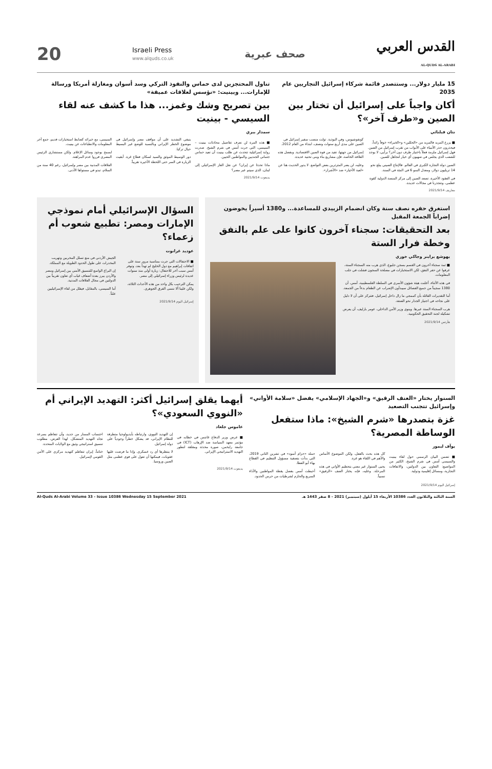القدس العربي
AL-QUDS AL-ARABI
صحف عبرية
Israeli Press
www.alquds.co.uk
20
15 مليار دولار... وستتصدر قائمة شركاء إسرائيل التجاريين عام 2035
أكان واجباً على إسرائيل أن تختار بين الصين و«طرف آخر»؟
نتان فيلنائي
■ يزرع المزيد فالمزيد من «الحللين» و«الخبراء» خوفاً زائداً، فيحذرون حذر الأنبياء على الأبواب من تقرب إسرائيل من الصين. فهل إسرائيل ملزمة فعلاً باختيار طرف دون آخر؟ برأيي، لا يوجد للشعب الذي يجلس في صهيون أي خيار لتجاهل للصين.
الصين دولة التجارة الكبرى في العالم. فالإنتاج الصيني يبلغ نحو 14 تريليون دولار، ومعدل النمو 6 في المئة في السنة.
في العقود الأخيرة، تصعد الصين إلى مركز المنصة الدولية كقوة عظمى، وتتجذرنا في مجالات عديدة.
كونفوشيوس، وفي البوذية. تولت منصب سفير إسرائيل في الصين على مدى أربع سنوات ونصف، ابتداء من العام 2012.
إسرائيل من جهتها، تفيد من قوة الصين الاقتصادية. وبفضل هذه العلاقة الخاصة، فإن مشاريع بناء وبنى تحتية عديدة.
وعليه، لن يضر المثرثرين بعض التواضع. لا يدور الحديث هنا عن «لعبة الأخيار» ضد «الأشرار».
معاريف 2021/9/14
تناول المحتجزين لدى حماس والنفوذ التركي وسد أسوان ومغازلة أمريكا ورسالة للإمارات... وبينيت: «نؤسس لعلاقات عميقة»
بين تصريح وشك وغمز... هذا ما كشف عنه لقاء السيسي - بينيت
سمدار بيري
■ هذه المرة لن نعرف تفاصيل محادثات بينيت – السيسي، التي جرت أمس في شرم الشيخ. صدرت رواية إسرائيلية تتحدث عن طلب بينيت أن تعيد حماس جثماني الجنديين والمواطنين الحيين.
ماذا تحدثا عن إيران؟ عن نقل الغاز الإسرائيلي إلى لبنان، الذي سيتم عبر مصر؟
ينبغي التشديد على أن مواقف مصر وإسرائيل في موضوع الخطر الإيراني وبالنسبة للوضع غير البسيط حيال تركيا.
دور الوسيط الموثق والسيد لسكان قطاع غزة. أبقيت الزيارة في السر حتى اللحظة الأخيرة تقريباً.
السيسي، مع خبرائه كضابط استخبارات قديم، جمع آخر المعلومات والانطباعات عن بينيت.
لسمح بوجود وسائل الإعلام. ولكن مستشاري الرئيس المصري قرروا عدم المراهنة.
العلاقات المدنية بين مصر وإسرائيل، رغم 40 سنة من السلام، تبدو في مستواها الأدنى.
يديعوت 2021/9/14
استغرق حفره نصف سنة وكان انضمام الزبيدي للمساعدة... و1380 أسيراً يخوضون إضراباً الجمعة المقبل
بعد التحقيقات: سجناء آخرون كانوا على علم بالنفق وخطة فرار الستة
يهوشع براينر وجاكي خوري
■ ثمة سجناء آخرون في القسم بسجن جلبوع، الذي هرب منه السجناء الستة، عرفوا عن حفر النفق، لكن الاستخبارات في مصلحة السجون فشلت في جلب المعلومات.
في هذه الأثناء، أعلنت هيئة شؤون الأسرى في السلطة الفلسطينية، أمس، أن 1380 سجيناً من جميع الفصائل سيبدأون الإضراب عن الطعام بدءاً من الجمعة.
أما التقديرات القائلة بأن كممجي ما زال داخل إسرائيل، فتتركز على أن لا دليل على نجاحه في اجتياز الجدار نحو الضفة.
هرب السجناء الستة عبرها. وينوي وزير الأمن الداخلي، عومر بارليف، أن يعرض تشكيلة لجنة التحقيق الحكومية.
هآرتس 2021/9/14
السؤال الإسرائيلي أمام نموذجي الإمارات ومصر: تطبيع شعوب أم زعماء؟
عوديد غرانوت
■ الاحتفالات التي جرت بمناسبة مرور سنة على اتفاقات إبراهيم مع دول الخليج لم تهدأ بعد، وتوفر أمس سبب آخر للاحتفال: زيارة أولى منذ سنوات عديدة لرئيس وزراء إسرائيلي إلى مصر.
يمكن الترحيب بكل واحد من هذه الأحداث الثلاثة، ولكن علينا ألا ننسى الفرق الجوهري.
الجيش الأردني في منع تسلل المخربين وتهريب المخدرات على طول الحدود الطويلة مع المملكة.
إن البراع الواسع للتنسيق الأمني بين إسرائيل ومصر والأردن يبرز بعدة أضعاف غياب أي تعاون تقريباً بين الدولتين في مجال العلاقات المدنية.
أما السيسي، بالمقابل، فيقلل من لقاء الإسرائيليين علناً.
إسرائيل اليوم 2021/9/14
السنوار يختار «العنف الرقيق» و«الجهاد الإسلامي» يفضل «سلامة الأواني» وإسرائيل تتجنب التصعيد
غزة بتصدرها «شرم الشيخ»: ماذا ستفعل الوساطة المصرية؟
يوآف ليمور
■ تضمن البيان الرسمي حول لقاء بينيت والسيسي أمس في شرم الشيخ، الكثير من المواضيع: التعاون بين الدولتين، والاتفاقات التجارية، ومسائل إقليمية ودولية.
كل هذه بحث بالفعل، ولكن الموضوع الأساس والأهم في اللقاء هو غزة.
يحيى السنوار غير معني بتحطيم الأواني في هذه المرحلة. وعليه، فإنه يختار العنف «الرقيق» نسبياً.
حملة «حزام أسود» في تشرين الثاني 2019، التي بدأت بتصفية مسؤول التنظيم في القطاع بهاء أبو العطا.
أحبطت أمس بفضل يقظة المواطنين والأداء السريع والحازم لشرطيات من حرس الحدود.
إسرائيل اليوم 2021/9/14
أيهما يقلق إسرائيل أكثر: التهديد الإيراني أم «النووي السعودي»؟
عاموس جلعاد
■ عرض وزير الدفاع غانتس في خطابه في مؤتمر معهد السياسة ضد الإرهاب (ICT) في جامعة رايخمن، صورة محدثة ومقلقة لتطور التهديد الاستراتيجي الإيراني.
إن التهديد النووي، وارتباطه بأيديولوجيا متطرفة للنظام الإيراني، قد يشكل خطراً وجودياً على دولة إسرائيل.
لا ينتظرها أي رد عسكري. وإذا ما فرضت عليها عقوبات، فيمكنها أن تعول على قوى عظمى مثل الصين وروسيا.
احتساب المسار من جديد، وأن تتعاظم بسرعة تجاه التهديد المتشكل. لهذا الغرض، مطلوب تنسيق استراتيجي وثيق مع الولايات المتحدة.
ختاماً، إيران تتعاظم كتهديد مركزي على الأمن القومي لإسرائيل.
يديعوت 2021/9/14
Al-Quds Al-Arabi Volume 33 - Issue 10386 Wednesday 15 September 2021 السنة الثالثة والثلاثون العدد 10386 الأربعاء 15 أيلول (سبتمبر) 2021 - 8 صفر 1443 هـ